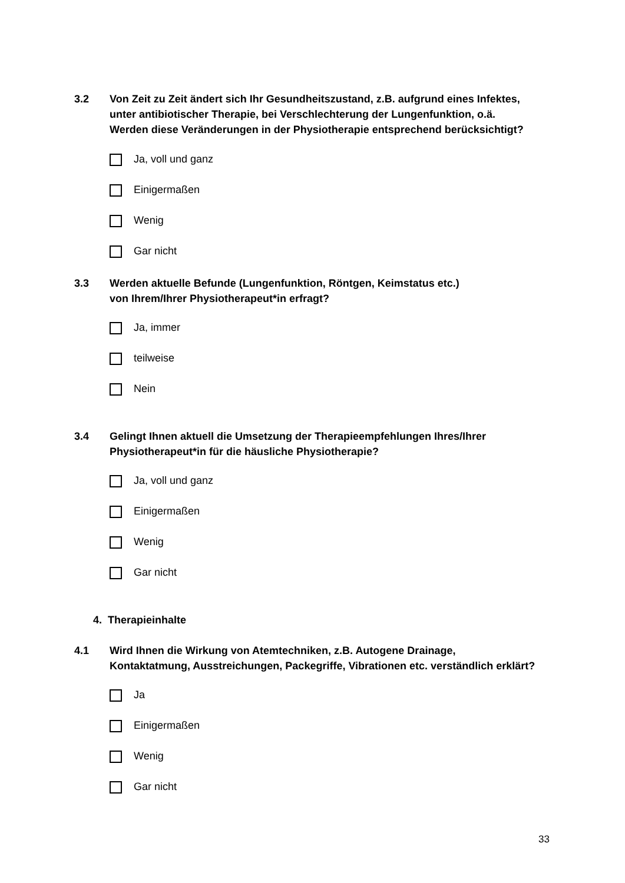3.2 Von Zeit zu Zeit ändert sich Ihr Gesundheitszustand, z.B. aufgrund eines Infektes,
unter antibiotischer Therapie, bei Verschlechterung der Lungenfunktion, o.ä.
Werden diese Veränderungen in der Physiotherapie entsprechend berücksichtigt?
Ja, voll und ganz
Einigermaßen
Wenig
Gar nicht
3.3 Werden aktuelle Befunde (Lungenfunktion, Röntgen, Keimstatus etc.)
von Ihrem/Ihrer Physiotherapeut*in erfragt?
Ja, immer
teilweise
Nein
3.4 Gelingt Ihnen aktuell die Umsetzung der Therapieempfehlungen Ihres/Ihrer
Physiotherapeut*in für die häusliche Physiotherapie?
Ja, voll und ganz
Einigermaßen
Wenig
Gar nicht
4. Therapieinhalte
4.1 Wird Ihnen die Wirkung von Atemtechniken, z.B. Autogene Drainage,
Kontaktatmung, Ausstreichungen, Packegriffe, Vibrationen etc. verständlich erklärt?
Ja
Einigermaßen
Wenig
Gar nicht
33